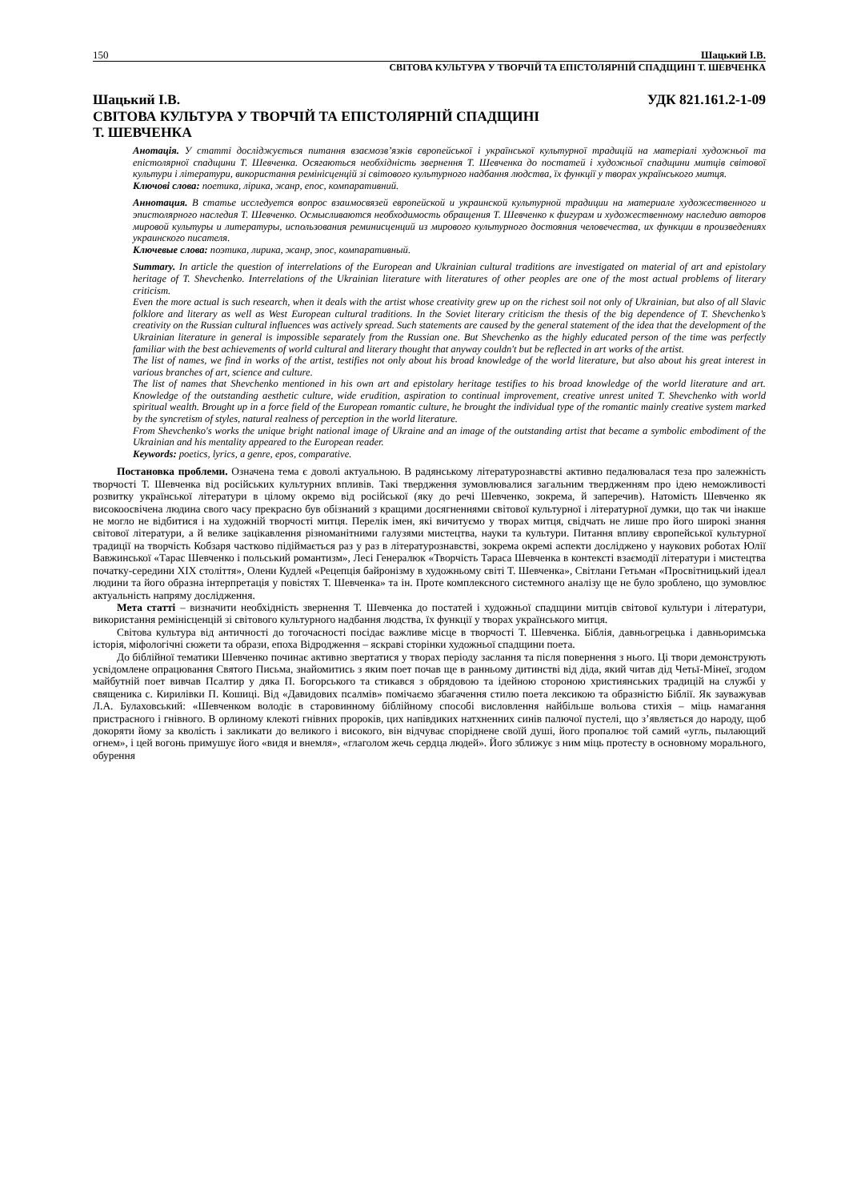150 Шацький І.В.
СВІТОВА КУЛЬТУРА У ТВОРЧІЙ ТА ЕПІСТОЛЯРНІЙ СПАДЩИНІ Т. ШЕВЧЕНКА
Шацький І.В. УДК 821.161.2-1-09
СВІТОВА КУЛЬТУРА У ТВОРЧІЙ ТА ЕПІСТОЛЯРНІЙ СПАДЩИНІ
Т. ШЕВЧЕНКА
Анотація. У статті досліджується питання взаємозв’язків європейської і української культурної традицій на матеріалі художньої та епістолярної спадщини Т. Шевченка. Осягаються необхідність звернення Т. Шевченка до постатей і художньої спадщини митців світової культури і літератури, використання ремінісценцій зі світового культурного надбання людства, їх функції у творах українського митця.
Ключові слова: поетика, лірика, жанр, епос, компаративний.
Аннотация. В статье исследуется вопрос взаимосвязей европейской и украинской культурной традиции на материале художественного и эпистолярного наследия Т. Шевченко. Осмысливаются необходимость обращения Т. Шевченко к фигурам и художественному наследию авторов мировой культуры и литературы, использования реминисценций из мирового культурного достояния человечества, их функции в произведениях украинского писателя.
Ключевые слова: поэтика, лирика, жанр, эпос, компаративный.
Summary. In article the question of interrelations of the European and Ukrainian cultural traditions are investigated on material of art and epistolary heritage of T. Shevchenko. Interrelations of the Ukrainian literature with literatures of other peoples are one of the most actual problems of literary criticism.
Even the more actual is such research, when it deals with the artist whose creativity grew up on the richest soil not only of Ukrainian, but also of all Slavic folklore and literary as well as West European cultural traditions. In the Soviet literary criticism the thesis of the big dependence of T. Shevchenko’s creativity on the Russian cultural influences was actively spread. Such statements are caused by the general statement of the idea that the development of the Ukrainian literature in general is impossible separately from the Russian one. But Shevchenko as the highly educated person of the time was perfectly familiar with the best achievements of world cultural and literary thought that anyway couldn't but be reflected in art works of the artist.
The list of names, we find in works of the artist, testifies not only about his broad knowledge of the world literature, but also about his great interest in various branches of art, science and culture.
The list of names that Shevchenko mentioned in his own art and epistolary heritage testifies to his broad knowledge of the world literature and art. Knowledge of the outstanding aesthetic culture, wide erudition, aspiration to continual improvement, creative unrest united T. Shevchenko with world spiritual wealth. Brought up in a force field of the European romantic culture, he brought the individual type of the romantic mainly creative system marked by the syncretism of styles, natural realness of perception in the world literature.
From Shevchenko's works the unique bright national image of Ukraine and an image of the outstanding artist that became a symbolic embodiment of the Ukrainian and his mentality appeared to the European reader.
Keywords: poetics, lyrics, a genre, epos, comparative.
Постановка проблеми. Означена тема є доволі актуальною. В радянському літературознавстві активно педалювалася теза про залежність творчості Т. Шевченка від російських культурних впливів. Такі твердження зумовлювалися загальним твердженням про ідею неможливості розвитку української літератури в цілому окремо від російської (яку до речі Шевченко, зокрема, й заперечив). Натомість Шевченко як високоосвічена людина свого часу прекрасно був обізнаний з кращими досягненнями світової культурної і літературної думки, що так чи інакше не могло не відбитися і на художній творчості митця. Перелік імен, які вичитуємо у творах митця, свідчать не лише про його широкі знання світової літератури, а й велике зацікавлення різноманітними галузями мистецтва, науки та культури. Питання впливу європейської культурної традиції на творчість Кобзаря частково підіймається раз у раз в літературознавстві, зокрема окремі аспекти досліджено у наукових роботах Юлії Вавжинської «Тарас Шевченко і польський романтизм», Лесі Генералюк «Творчість Тараса Шевченка в контексті взаємодії літератури і мистецтва початку-середини ХІХ століття», Олени Кудлей «Рецепція байронізму в художньому світі Т. Шевченка», Світлани Гетьман «Просвітницький ідеал людини та його образна інтерпретація у повістях Т. Шевченка» та ін. Проте комплексного системного аналізу ще не було зроблено, що зумовлює актуальність напряму дослідження.
Мета статті – визначити необхідність звернення Т. Шевченка до постатей і художньої спадщини митців світової культури і літератури, використання ремінісценцій зі світового культурного надбання людства, їх функції у творах українського митця.
Світова культура від античності до тогочасності посідає важливе місце в творчості Т. Шевченка. Біблія, давньогрецька і давньоримська історія, міфологічні сюжети та образи, епоха Відродження – яскраві сторінки художньої спадщини поета.
До біблійної тематики Шевченко починає активно звертатися у творах періоду заслання та після повернення з нього. Ці твори демонструють усвідомлене опрацювання Святого Письма, знайомитись з яким поет почав ще в ранньому дитинстві від діда, який читав дід Четьї-Мінеї, згодом майбутній поет вивчав Псалтир у дяка П. Богорського та стикався з обрядовою та ідейною стороною християнських традицій на службі у священика с. Кирилівки П. Кошиці. Від «Давидових псалмів» помічаємо збагачення стилю поета лексикою та образністю Біблії. Як зауважував Л.А. Булаховський: «Шевченком володіє в старовинному біблійному способі висловлення найбільше вольова стихія – міць намагання пристрасного і гнівного. В орлиному клекоті гнівних пророків, цих напівдиких натхненних синів палючої пустелі, що з’являється до народу, щоб докоряти йому за кволість і закликати до великого і високого, він відчуває споріднене своїй душі, його пропалює той самий «угль, пылающий огнем», і цей вогонь примушує його «видя и внемля», «глаголом жечь сердца людей». Його зближує з ним міць протесту в основному морального, обурення